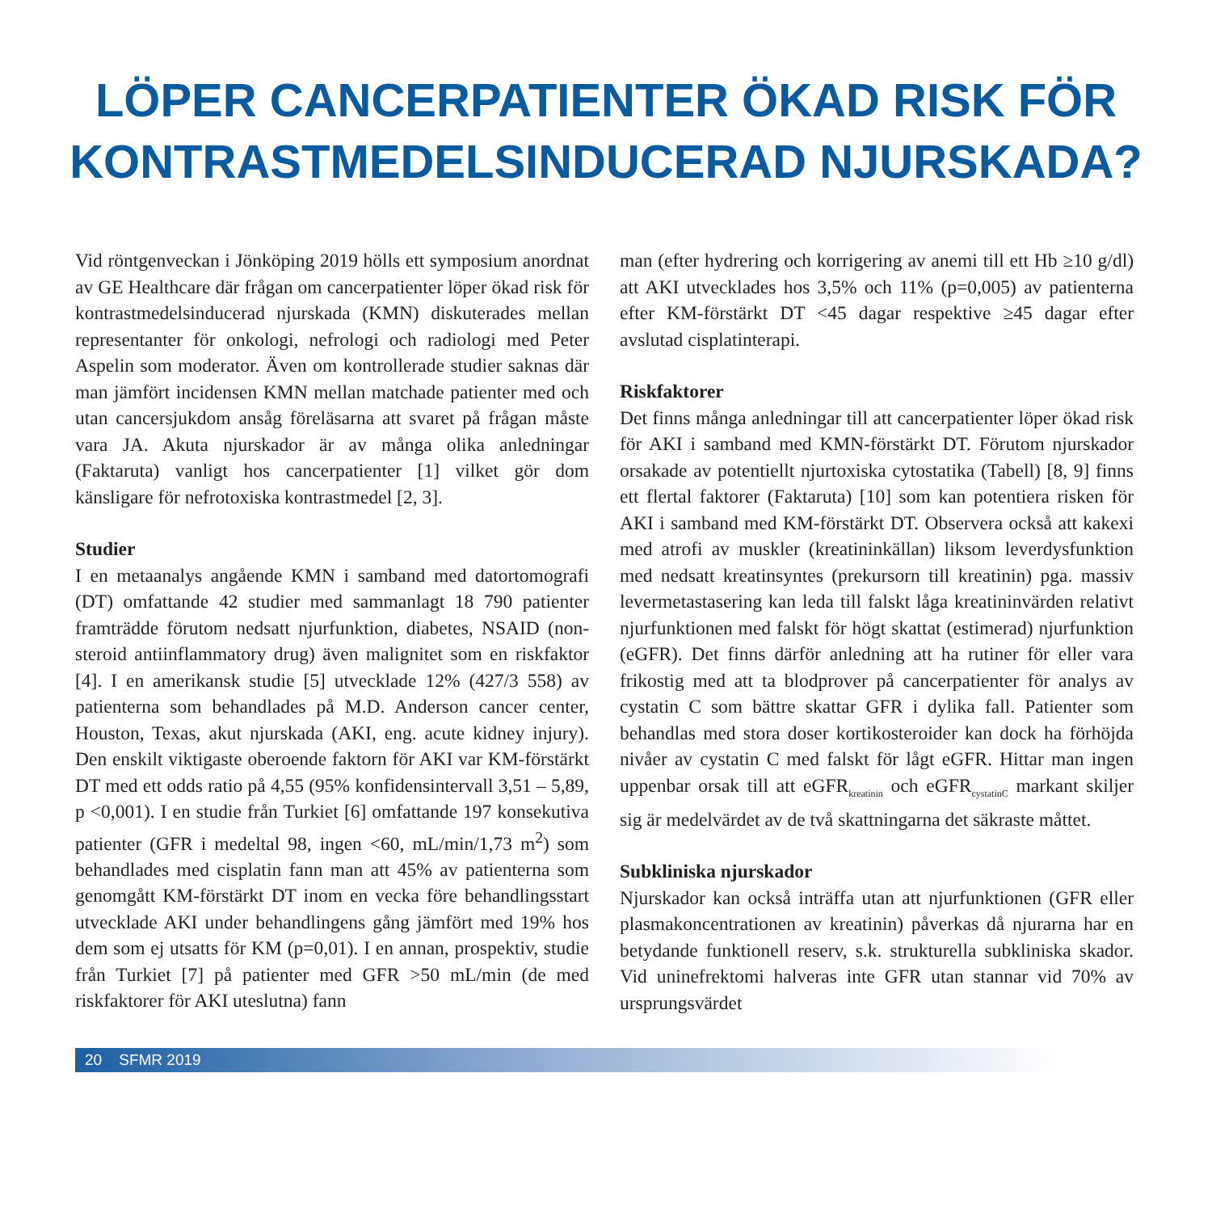LÖPER CANCERPATIENTER ÖKAD RISK FÖR
KONTRASTMEDELSINDUCERAD NJURSKADA?
Vid röntgenveckan i Jönköping 2019 hölls ett symposium anordnat av GE Healthcare där frågan om cancerpatienter löper ökad risk för kontrastmedelsinducerad njurskada (KMN) diskuterades mellan representanter för onkologi, nefrologi och radiologi med Peter Aspelin som moderator. Även om kontrollerade studier saknas där man jämfört incidensen KMN mellan matchade patienter med och utan cancersjukdom ansåg föreläsarna att svaret på frågan måste vara JA. Akuta njurskador är av många olika anledningar (Faktaruta) vanligt hos cancerpatienter [1] vilket gör dom känsligare för nefrotoxiska kontrastmedel [2, 3].
Studier
I en metaanalys angående KMN i samband med datortomografi (DT) omfattande 42 studier med sammanlagt 18 790 patienter framträdde förutom nedsatt njurfunktion, diabetes, NSAID (non-steroid antiinflammatory drug) även malignitet som en riskfaktor [4]. I en amerikansk studie [5] utvecklade 12% (427/3 558) av patienterna som behandlades på M.D. Anderson cancer center, Houston, Texas, akut njurskada (AKI, eng. acute kidney injury). Den enskilt viktigaste oberoende faktorn för AKI var KM-förstärkt DT med ett odds ratio på 4,55 (95% konfidensintervall 3,51 – 5,89, p <0,001). I en studie från Turkiet [6] omfattande 197 konsekutiva patienter (GFR i medeltal 98, ingen <60, mL/min/1,73 m<sup>2</sup>) som behandlades med cisplatin fann man att 45% av patienterna som genomgått KM-förstärkt DT inom en vecka före behandlingsstart utvecklade AKI under behandlingens gång jämfört med 19% hos dem som ej utsatts för KM (p=0,01). I en annan, prospektiv, studie från Turkiet [7] på patienter med GFR >50 mL/min (de med riskfaktorer för AKI uteslutna) fann
man (efter hydrering och korrigering av anemi till ett Hb ≥10 g/dl) att AKI utvecklades hos 3,5% och 11% (p=0,005) av patienterna efter KM-förstärkt DT <45 dagar respektive ≥45 dagar efter avslutad cisplatinterapi.
Riskfaktorer
Det finns många anledningar till att cancerpatienter löper ökad risk för AKI i samband med KMN-förstärkt DT. Förutom njurskador orsakade av potentiellt njurtoxiska cytostatika (Tabell) [8, 9] finns ett flertal faktorer (Faktaruta) [10] som kan potentiera risken för AKI i samband med KM-förstärkt DT. Observera också att kakexi med atrofi av muskler (kreatininkällan) liksom leverdysfunktion med nedsatt kreatinsyntes (prekursorn till kreatinin) pga. massiv levermetastasering kan leda till falskt låga kreatininvärden relativt njurfunktionen med falskt för högt skattat (estimerad) njurfunktion (eGFR). Det finns därför anledning att ha rutiner för eller vara frikostig med att ta blodprover på cancerpatienter för analys av cystatin C som bättre skattar GFR i dylika fall. Patienter som behandlas med stora doser kortikosteroider kan dock ha förhöjda nivåer av cystatin C med falskt för lågt eGFR. Hittar man ingen uppenbar orsak till att eGFR<sub>kreatinin</sub> och eGFR<sub>cystatinC</sub> markant skiljer sig är medelvärdet av de två skattningarna det säkraste måttet.
Subkliniska njurskador
Njurskador kan också inträffa utan att njurfunktionen (GFR eller plasmakoncentrationen av kreatinin) påverkas då njurarna har en betydande funktionell reserv, s.k. strukturella subkliniska skador. Vid uninefrektomi halveras inte GFR utan stannar vid 70% av ursprungsvärdet
20 SFMR 2019